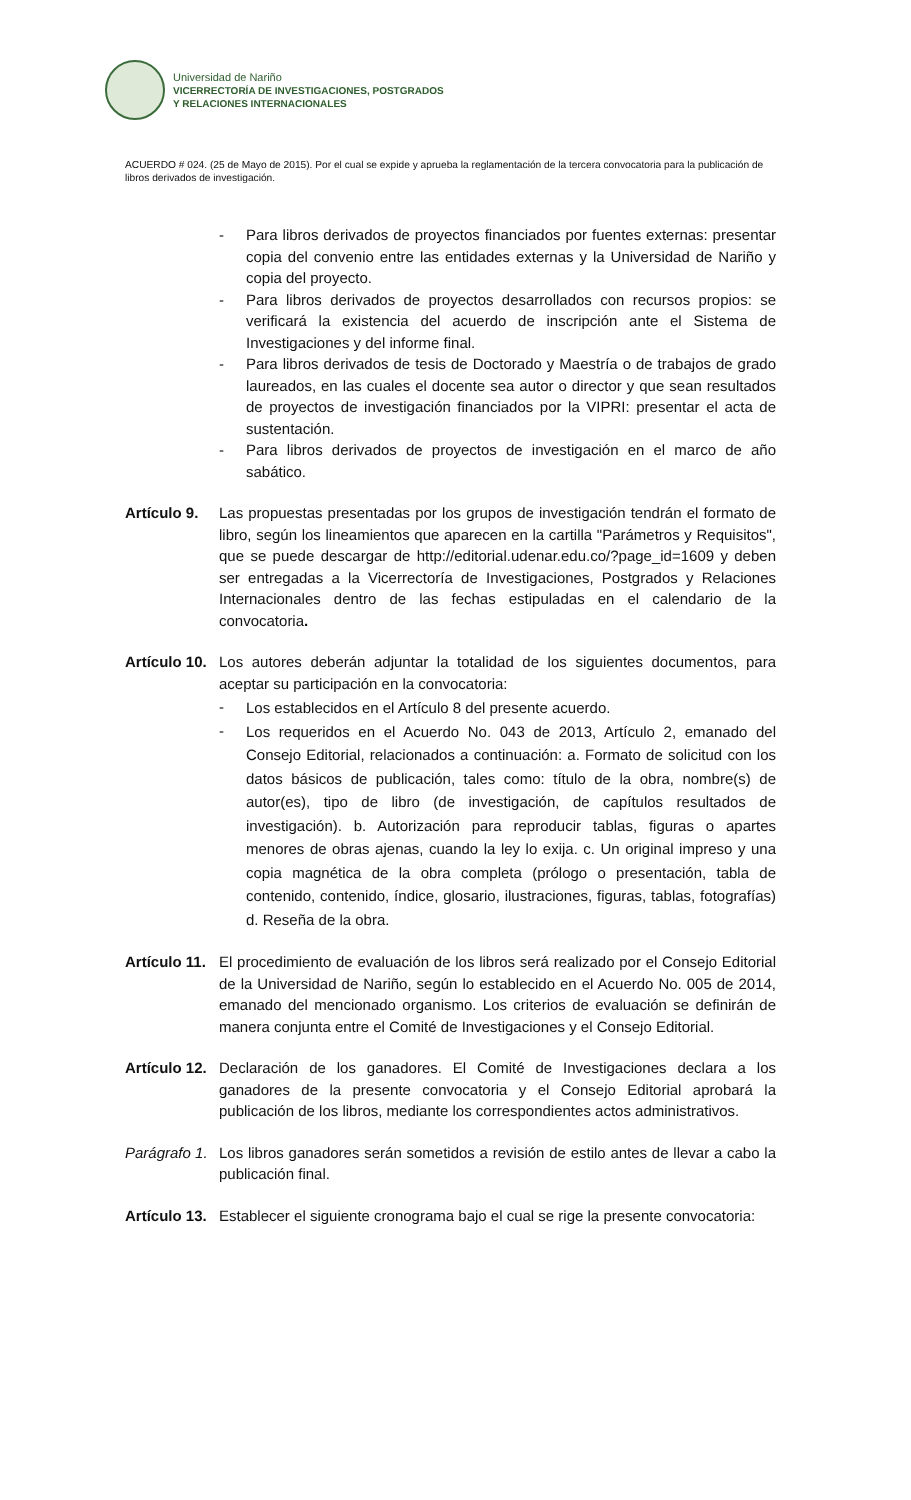Universidad de Nariño
VICERRECTORÍA DE INVESTIGACIONES, POSTGRADOS
Y RELACIONES INTERNACIONALES
ACUERDO # 024. (25 de Mayo de 2015). Por el cual se expide y aprueba la reglamentación de la tercera convocatoria para la publicación de libros derivados de investigación.
- Para libros derivados de proyectos financiados por fuentes externas: presentar copia del convenio entre las entidades externas y la Universidad de Nariño y copia del proyecto.
- Para libros derivados de proyectos desarrollados con recursos propios: se verificará la existencia del acuerdo de inscripción ante el Sistema de Investigaciones y del informe final.
- Para libros derivados de tesis de Doctorado y Maestría o de trabajos de grado laureados, en las cuales el docente sea autor o director y que sean resultados de proyectos de investigación financiados por la VIPRI: presentar el acta de sustentación.
- Para libros derivados de proyectos de investigación en el marco de año sabático.
Artículo 9.
Las propuestas presentadas por los grupos de investigación tendrán el formato de libro, según los lineamientos que aparecen en la cartilla "Parámetros y Requisitos", que se puede descargar de http://editorial.udenar.edu.co/?page_id=1609 y deben ser entregadas a la Vicerrectoría de Investigaciones, Postgrados y Relaciones Internacionales dentro de las fechas estipuladas en el calendario de la convocatoria.
Artículo 10.
Los autores deberán adjuntar la totalidad de los siguientes documentos, para aceptar su participación en la convocatoria:
-
Los establecidos en el Artículo 8 del presente acuerdo.
-
Los requeridos en el Acuerdo No. 043 de 2013, Artículo 2, emanado del Consejo Editorial, relacionados a continuación: a. Formato de solicitud con los datos básicos de publicación, tales como: título de la obra, nombre(s) de autor(es), tipo de libro (de investigación, de capítulos resultados de investigación). b. Autorización para reproducir tablas, figuras o apartes menores de obras ajenas, cuando la ley lo exija. c. Un original impreso y una copia magnética de la obra completa (prólogo o presentación, tabla de contenido, contenido, índice, glosario, ilustraciones, figuras, tablas, fotografías) d. Reseña de la obra.
Artículo 11.
El procedimiento de evaluación de los libros será realizado por el Consejo Editorial de la Universidad de Nariño, según lo establecido en el Acuerdo No. 005 de 2014, emanado del mencionado organismo. Los criterios de evaluación se definirán de manera conjunta entre el Comité de Investigaciones y el Consejo Editorial.
Artículo 12.
Declaración de los ganadores. El Comité de Investigaciones declara a los ganadores de la presente convocatoria y el Consejo Editorial aprobará la publicación de los libros, mediante los correspondientes actos administrativos.
Parágrafo 1.
Los libros ganadores serán sometidos a revisión de estilo antes de llevar a cabo la publicación final.
Artículo 13.
Establecer el siguiente cronograma bajo el cual se rige la presente convocatoria: